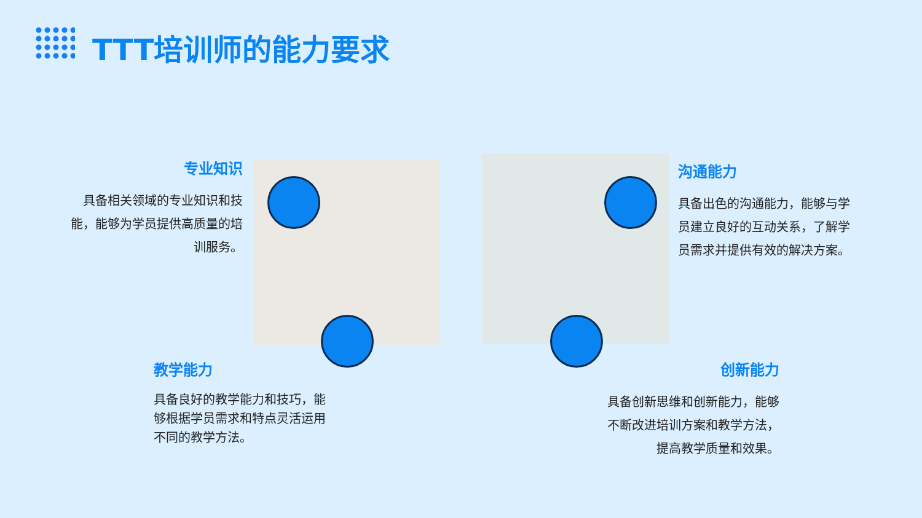TTT培训师的能力要求
专业知识
具备相关领域的专业知识和技能，能够为学员提供高质量的培训服务。
沟通能力
具备出色的沟通能力，能够与学员建立良好的互动关系，了解学员需求并提供有效的解决方案。
教学能力
具备良好的教学能力和技巧，能够根据学员需求和特点灵活运用不同的教学方法。
创新能力
具备创新思维和创新能力，能够不断改进培训方案和教学方法，提高教学质量和效果。